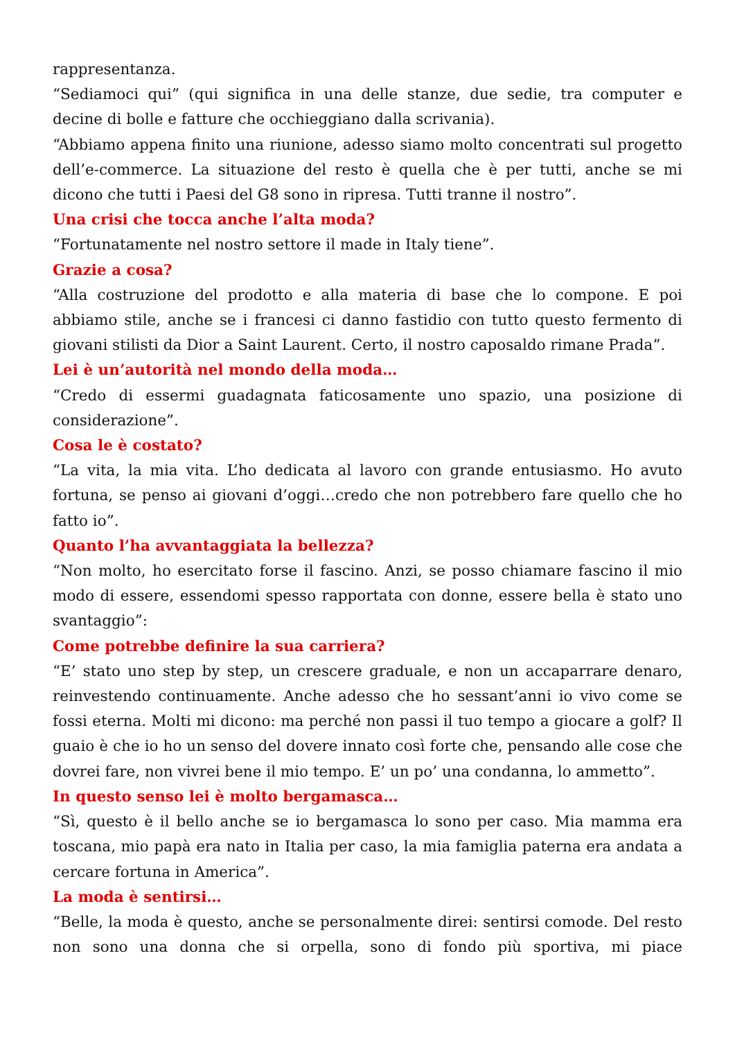rappresentanza.
“Sediamoci qui” (qui significa in una delle stanze, due sedie, tra computer e decine di bolle e fatture che occhieggiano dalla scrivania).
“Abbiamo appena finito una riunione, adesso siamo molto concentrati sul progetto dell’e-commerce. La situazione del resto è quella che è per tutti, anche se mi dicono che tutti i Paesi del G8 sono in ripresa. Tutti tranne il nostro”.
Una crisi che tocca anche l’alta moda?
“Fortunatamente nel nostro settore il made in Italy tiene”.
Grazie a cosa?
“Alla costruzione del prodotto e alla materia di base che lo compone. E poi abbiamo stile, anche se i francesi ci danno fastidio con tutto questo fermento di giovani stilisti da Dior a Saint Laurent. Certo, il nostro caposaldo rimane Prada”.
Lei è un’autorità nel mondo della moda…
“Credo di essermi guadagnata faticosamente uno spazio, una posizione di considerazione”.
Cosa le è costato?
“La vita, la mia vita. L’ho dedicata al lavoro con grande entusiasmo. Ho avuto fortuna, se penso ai giovani d’oggi…credo che non potrebbero fare quello che ho fatto io”.
Quanto l’ha avvantaggiata la bellezza?
“Non molto, ho esercitato forse il fascino. Anzi, se posso chiamare fascino il mio modo di essere, essendomi spesso rapportata con donne, essere bella è stato uno svantaggio”:
Come potrebbe definire la sua carriera?
“E’ stato uno step by step, un crescere graduale, e non un accaparrare denaro, reinvestendo continuamente. Anche adesso che ho sessant’anni io vivo come se fossi eterna. Molti mi dicono: ma perché non passi il tuo tempo a giocare a golf? Il guaio è che io ho un senso del dovere innato così forte che, pensando alle cose che dovrei fare, non vivrei bene il mio tempo. E’ un po’ una condanna, lo ammetto”.
In questo senso lei è molto bergamasca…
“Sì, questo è il bello anche se io bergamasca lo sono per caso. Mia mamma era toscana, mio papà era nato in Italia per caso, la mia famiglia paterna era andata a cercare fortuna in America”.
La moda è sentirsi…
“Belle, la moda è questo, anche se personalmente direi: sentirsi comode. Del resto non sono una donna che si orpella, sono di fondo più sportiva, mi piace